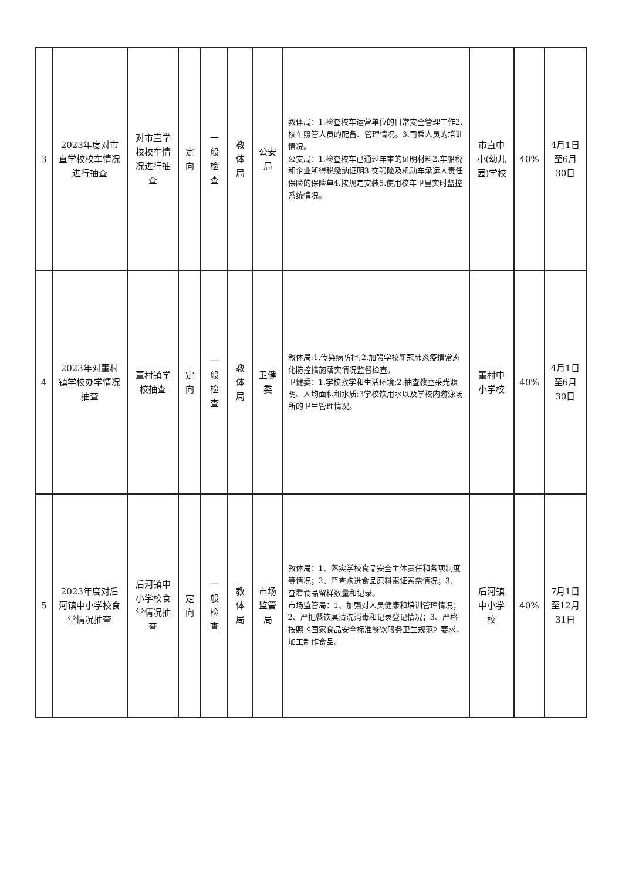| 3 | 2023年度对市直学校校车情况进行抽查 | 对市直学校校车情况进行抽查 | 定向 | 一般检查 | 教体局 | 公安局 | 教体局：1.检查校车运营单位的日常安全管理工作2.校车照管人员的配备、管理情况。3.司乘人员的培训情况。 公安局：1.检查校车已通过年审的证明材料2.车船税和企业所得税缴纳证明3.交强险及机动车承运人责任保险的保险单4.按规定安装5.使用校车卫星实时监控系统情况。 | 市直中小(幼儿园)学校 | 40% | 4月1日至6月30日 |
| 4 | 2023年对董村镇学校办学情况抽查 | 董村镇学校抽查 | 定向 | 一般检查 | 教体局 | 卫健委 | 教体局:1.传染病防控;2.加强学校新冠肺炎疫情常态化防控措施落实情况监督检查。 卫健委：1.学校教学和生活环境;2.抽查教室采光照明、人均面积和水质;3学校饮用水以及学校内游泳场所的卫生管理情况。 | 董村中小学校 | 40% | 4月1日至6月30日 |
| 5 | 2023年度对后河镇中小学校食堂情况抽查 | 后河镇中小学校食堂情况抽查 | 定向 | 一般检查 | 教体局 | 市场监管局 | 教体局：1、落实学校食品安全主体责任和各项制度等情况；2、严查购进食品原料索证索票情况；3、查看食品留样数量和记录。 市场监管局：1、加强对人员健康和培训管理情况；2、严把餐饮具清洗消毒和记录登记情况；3、严格按照《国家食品安全标准餐饮服务卫生规范》要求，加工制作食品。 | 后河镇中小学校 | 40% | 7月1日至12月31日 |